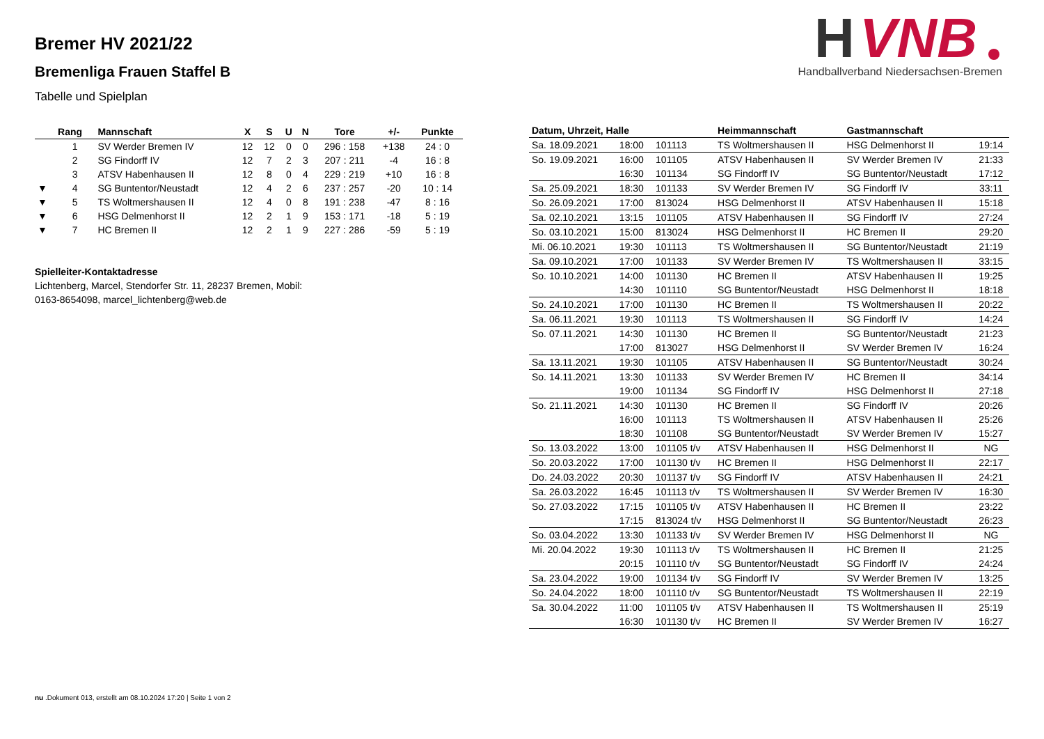H
VNB
Handballverband Niedersachsen-Bremen
Bremer HV 2021/22
Bremenliga Frauen Staffel B
Tabelle und Spielplan
| | Rang | Mannschaft | X | S | U | N | Tore | +/- | Punkte |
| --- | --- | --- | --- | --- | --- | --- | --- | --- | --- |
| | 1 | SV Werder Bremen IV | 12 | 12 | 0 | 0 | 296 : 158 | +138 | 24 : 0 |
| | 2 | SG Findorff IV | 12 | 7 | 2 | 3 | 207 : 211 | -4 | 16 : 8 |
| | 3 | ATSV Habenhausen II | 12 | 8 | 0 | 4 | 229 : 219 | +10 | 16 : 8 |
| ▼ | 4 | SG Buntentor/Neustadt | 12 | 4 | 2 | 6 | 237 : 257 | -20 | 10 : 14 |
| ▼ | 5 | TS Woltmershausen II | 12 | 4 | 0 | 8 | 191 : 238 | -47 | 8 : 16 |
| ▼ | 6 | HSG Delmenhorst II | 12 | 2 | 1 | 9 | 153 : 171 | -18 | 5 : 19 |
| ▼ | 7 | HC Bremen II | 12 | 2 | 1 | 9 | 227 : 286 | -59 | 5 : 19 |
Spielleiter-Kontaktadresse
Lichtenberg, Marcel, Stendorfer Str. 11, 28237 Bremen, Mobil:
0163-8654098, marcel_lichtenberg@web.de
| Datum, Uhrzeit, Halle | | | Heimmannschaft | Gastmannschaft | |
| --- | --- | --- | --- | --- | --- |
| Sa. 18.09.2021 | 18:00 | 101113 | TS Woltmershausen II | HSG Delmenhorst II | 19:14 |
| So. 19.09.2021 | 16:00 | 101105 | ATSV Habenhausen II | SV Werder Bremen IV | 21:33 |
| | 16:30 | 101134 | SG Findorff IV | SG Buntentor/Neustadt | 17:12 |
| Sa. 25.09.2021 | 18:30 | 101133 | SV Werder Bremen IV | SG Findorff IV | 33:11 |
| So. 26.09.2021 | 17:00 | 813024 | HSG Delmenhorst II | ATSV Habenhausen II | 15:18 |
| Sa. 02.10.2021 | 13:15 | 101105 | ATSV Habenhausen II | SG Findorff IV | 27:24 |
| So. 03.10.2021 | 15:00 | 813024 | HSG Delmenhorst II | HC Bremen II | 29:20 |
| Mi. 06.10.2021 | 19:30 | 101113 | TS Woltmershausen II | SG Buntentor/Neustadt | 21:19 |
| Sa. 09.10.2021 | 17:00 | 101133 | SV Werder Bremen IV | TS Woltmershausen II | 33:15 |
| So. 10.10.2021 | 14:00 | 101130 | HC Bremen II | ATSV Habenhausen II | 19:25 |
| | 14:30 | 101110 | SG Buntentor/Neustadt | HSG Delmenhorst II | 18:18 |
| So. 24.10.2021 | 17:00 | 101130 | HC Bremen II | TS Woltmershausen II | 20:22 |
| Sa. 06.11.2021 | 19:30 | 101113 | TS Woltmershausen II | SG Findorff IV | 14:24 |
| So. 07.11.2021 | 14:30 | 101130 | HC Bremen II | SG Buntentor/Neustadt | 21:23 |
| | 17:00 | 813027 | HSG Delmenhorst II | SV Werder Bremen IV | 16:24 |
| Sa. 13.11.2021 | 19:30 | 101105 | ATSV Habenhausen II | SG Buntentor/Neustadt | 30:24 |
| So. 14.11.2021 | 13:30 | 101133 | SV Werder Bremen IV | HC Bremen II | 34:14 |
| | 19:00 | 101134 | SG Findorff IV | HSG Delmenhorst II | 27:18 |
| So. 21.11.2021 | 14:30 | 101130 | HC Bremen II | SG Findorff IV | 20:26 |
| | 16:00 | 101113 | TS Woltmershausen II | ATSV Habenhausen II | 25:26 |
| | 18:30 | 101108 | SG Buntentor/Neustadt | SV Werder Bremen IV | 15:27 |
| So. 13.03.2022 | 13:00 | 101105 t/v | ATSV Habenhausen II | HSG Delmenhorst II | NG |
| So. 20.03.2022 | 17:00 | 101130 t/v | HC Bremen II | HSG Delmenhorst II | 22:17 |
| Do. 24.03.2022 | 20:30 | 101137 t/v | SG Findorff IV | ATSV Habenhausen II | 24:21 |
| Sa. 26.03.2022 | 16:45 | 101113 t/v | TS Woltmershausen II | SV Werder Bremen IV | 16:30 |
| So. 27.03.2022 | 17:15 | 101105 t/v | ATSV Habenhausen II | HC Bremen II | 23:22 |
| | 17:15 | 813024 t/v | HSG Delmenhorst II | SG Buntentor/Neustadt | 26:23 |
| So. 03.04.2022 | 13:30 | 101133 t/v | SV Werder Bremen IV | HSG Delmenhorst II | NG |
| Mi. 20.04.2022 | 19:30 | 101113 t/v | TS Woltmershausen II | HC Bremen II | 21:25 |
| | 20:15 | 101110 t/v | SG Buntentor/Neustadt | SG Findorff IV | 24:24 |
| Sa. 23.04.2022 | 19:00 | 101134 t/v | SG Findorff IV | SV Werder Bremen IV | 13:25 |
| So. 24.04.2022 | 18:00 | 101110 t/v | SG Buntentor/Neustadt | TS Woltmershausen II | 22:19 |
| Sa. 30.04.2022 | 11:00 | 101105 t/v | ATSV Habenhausen II | TS Woltmershausen II | 25:19 |
| | 16:30 | 101130 t/v | HC Bremen II | SV Werder Bremen IV | 16:27 |
nu .Dokument 013, erstellt am 08.10.2024 17:20 | Seite 1 von 2